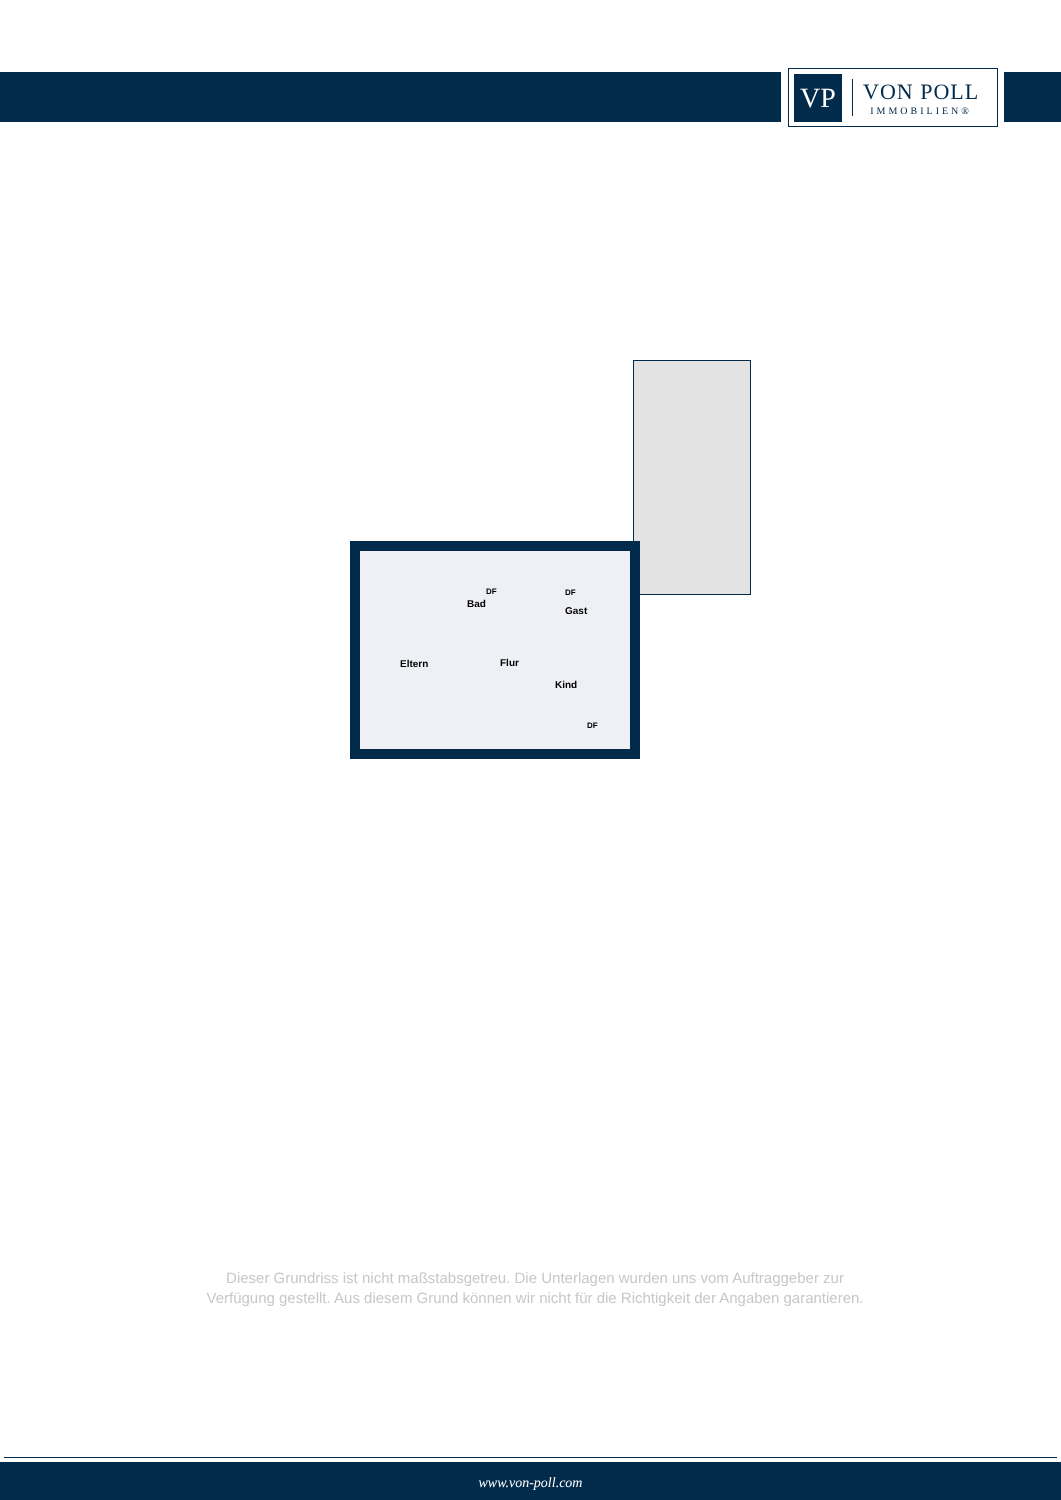VP
VON POLL
IMMOBILIEN®
Eltern
Bad
Flur
Gast
Kind
DF DF
DF
Dieser Grundriss ist nicht maßstabsgetreu. Die Unterlagen wurden uns vom Auftraggeber zur Verfügung gestellt. Aus diesem Grund können wir nicht für die Richtigkeit der Angaben garantieren.
www.von-poll.com